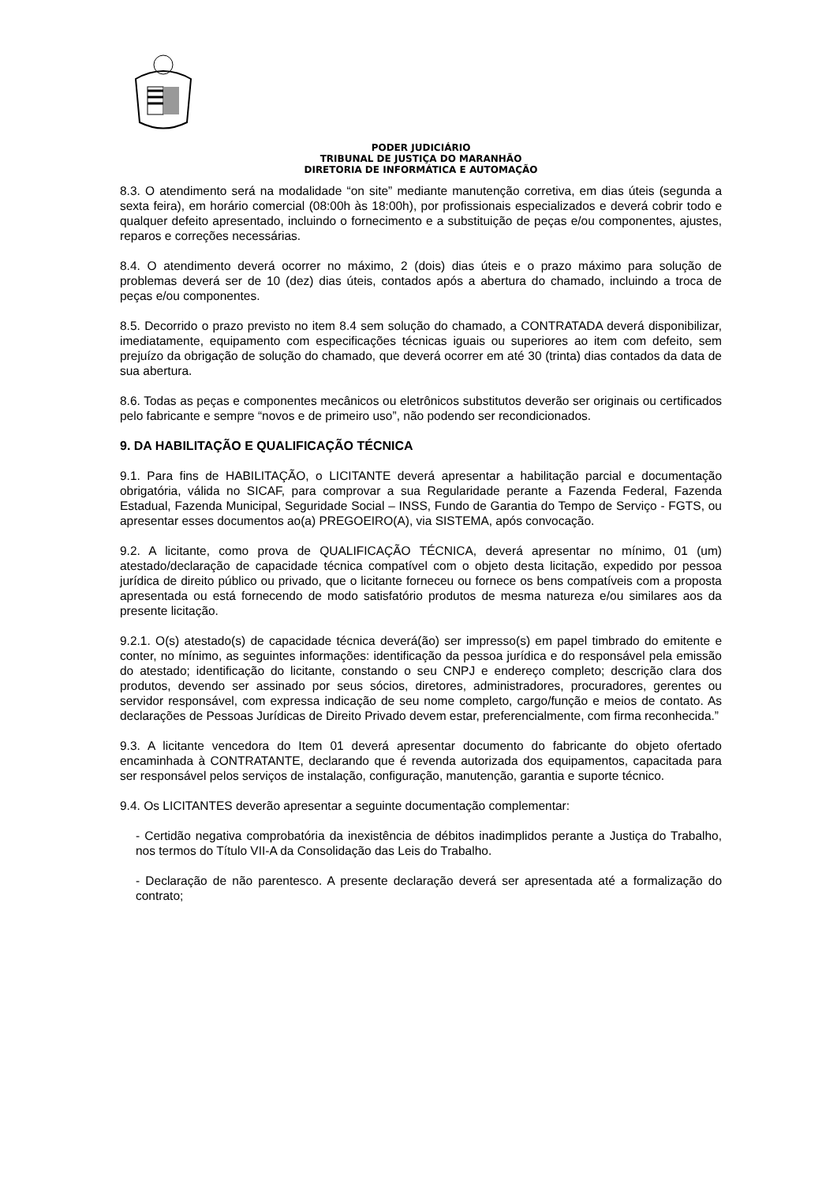PODER JUDICIÁRIO
TRIBUNAL DE JUSTIÇA DO MARANHÃO
DIRETORIA DE INFORMÁTICA E AUTOMAÇÃO
8.3. O atendimento será na modalidade “on site” mediante manutenção corretiva, em dias úteis (segunda a sexta feira), em horário comercial (08:00h às 18:00h), por profissionais especializados e deverá cobrir todo e qualquer defeito apresentado, incluindo o fornecimento e a substituição de peças e/ou componentes, ajustes, reparos e correções necessárias.
8.4. O atendimento deverá ocorrer no máximo, 2 (dois) dias úteis e o prazo máximo para solução de problemas deverá ser de 10 (dez) dias úteis, contados após a abertura do chamado, incluindo a troca de peças e/ou componentes.
8.5. Decorrido o prazo previsto no item 8.4 sem solução do chamado, a CONTRATADA deverá disponibilizar, imediatamente, equipamento com especificações técnicas iguais ou superiores ao item com defeito, sem prejuízo da obrigação de solução do chamado, que deverá ocorrer em até 30 (trinta) dias contados da data de sua abertura.
8.6. Todas as peças e componentes mecânicos ou eletrônicos substitutos deverão ser originais ou certificados pelo fabricante e sempre “novos e de primeiro uso”, não podendo ser recondicionados.
9. DA HABILITAÇÃO E QUALIFICAÇÃO TÉCNICA
9.1. Para fins de HABILITAÇÃO, o LICITANTE deverá apresentar a habilitação parcial e documentação obrigatória, válida no SICAF, para comprovar a sua Regularidade perante a Fazenda Federal, Fazenda Estadual, Fazenda Municipal, Seguridade Social – INSS, Fundo de Garantia do Tempo de Serviço - FGTS, ou apresentar esses documentos ao(a) PREGOEIRO(A), via SISTEMA, após convocação.
9.2. A licitante, como prova de QUALIFICAÇÃO TÉCNICA, deverá apresentar no mínimo, 01 (um) atestado/declaração de capacidade técnica compatível com o objeto desta licitação, expedido por pessoa jurídica de direito público ou privado, que o licitante forneceu ou fornece os bens compatíveis com a proposta apresentada ou está fornecendo de modo satisfatório produtos de mesma natureza e/ou similares aos da presente licitação.
9.2.1. O(s) atestado(s) de capacidade técnica deverá(ão) ser impresso(s) em papel timbrado do emitente e conter, no mínimo, as seguintes informações: identificação da pessoa jurídica e do responsável pela emissão do atestado; identificação do licitante, constando o seu CNPJ e endereço completo; descrição clara dos produtos, devendo ser assinado por seus sócios, diretores, administradores, procuradores, gerentes ou servidor responsável, com expressa indicação de seu nome completo, cargo/função e meios de contato. As declarações de Pessoas Jurídicas de Direito Privado devem estar, preferencialmente, com firma reconhecida.”
9.3. A licitante vencedora do Item 01 deverá apresentar documento do fabricante do objeto ofertado encaminhada à CONTRATANTE, declarando que é revenda autorizada dos equipamentos, capacitada para ser responsável pelos serviços de instalação, configuração, manutenção, garantia e suporte técnico.
9.4. Os LICITANTES deverão apresentar a seguinte documentação complementar:
- Certidão negativa comprobatória da inexistência de débitos inadimplidos perante a Justiça do Trabalho, nos termos do Título VII-A da Consolidação das Leis do Trabalho.
- Declaração de não parentesco. A presente declaração deverá ser apresentada até a formalização do contrato;